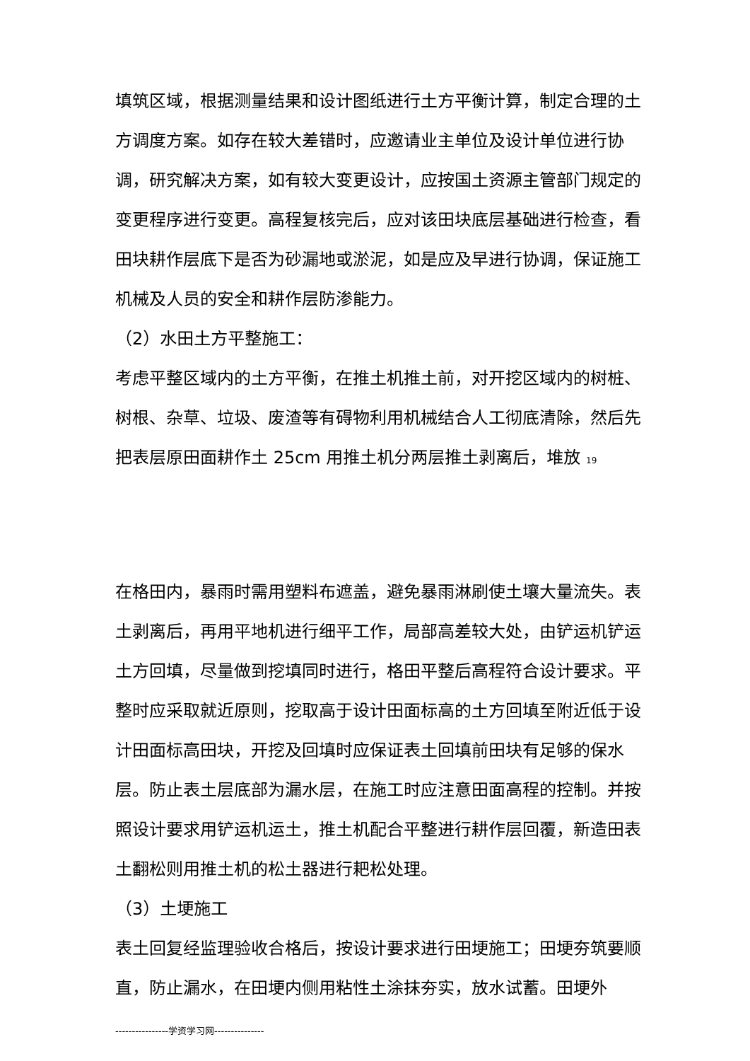填筑区域，根据测量结果和设计图纸进行土方平衡计算，制定合理的土方调度方案。如存在较大差错时，应邀请业主单位及设计单位进行协调，研究解决方案，如有较大变更设计，应按国土资源主管部门规定的变更程序进行变更。高程复核完后，应对该田块底层基础进行检查，看田块耕作层底下是否为砂漏地或淤泥，如是应及早进行协调，保证施工机械及人员的安全和耕作层防渗能力。
（2）水田土方平整施工：
考虑平整区域内的土方平衡，在推土机推土前，对开挖区域内的树桩、树根、杂草、垃圾、废渣等有碍物利用机械结合人工彻底清除，然后先把表层原田面耕作土 25cm 用推土机分两层推土剥离后，堆放 19
在格田内，暴雨时需用塑料布遮盖，避免暴雨淋刷使土壤大量流失。表土剥离后，再用平地机进行细平工作，局部高差较大处，由铲运机铲运土方回填，尽量做到挖填同时进行，格田平整后高程符合设计要求。平整时应采取就近原则，挖取高于设计田面标高的土方回填至附近低于设计田面标高田块，开挖及回填时应保证表土回填前田块有足够的保水层。防止表土层底部为漏水层，在施工时应注意田面高程的控制。并按照设计要求用铲运机运土，推土机配合平整进行耕作层回覆，新造田表土翻松则用推土机的松土器进行耙松处理。
（3）土埂施工
表土回复经监理验收合格后，按设计要求进行田埂施工；田埂夯筑要顺直，防止漏水，在田埂内侧用粘性土涂抹夯实，放水试蓄。田埂外
----------------学资学习网---------------